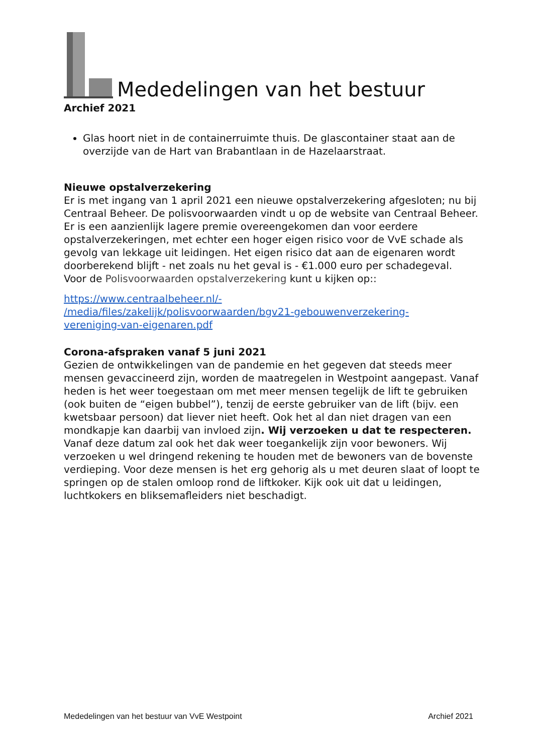Mededelingen van het bestuur
Archief 2021
Glas hoort niet in de containerruimte thuis. De glascontainer staat aan de overzijde van de Hart van Brabantlaan in de Hazelaarstraat.
Nieuwe opstalverzekering
Er is met ingang van 1 april 2021 een nieuwe opstalverzekering afgesloten; nu bij Centraal Beheer. De polisvoorwaarden vindt u op de website van Centraal Beheer. Er is een aanzienlijk lagere premie overeengekomen dan voor eerdere opstalverzekeringen, met echter een hoger eigen risico voor de VvE schade als gevolg van lekkage uit leidingen. Het eigen risico dat aan de eigenaren wordt doorberekend blijft - net zoals nu het geval is - €1.000 euro per schadegeval.
Voor de Polisvoorwaarden opstalverzekering kunt u kijken op::
https://www.centraalbeheer.nl/-
/media/files/zakelijk/polisvoorwaarden/bgv21-gebouwenverzekering-
vereniging-van-eigenaren.pdf
Corona-afspraken vanaf 5 juni 2021
Gezien de ontwikkelingen van de pandemie en het gegeven dat steeds meer mensen gevaccineerd zijn, worden de maatregelen in Westpoint aangepast. Vanaf heden is het weer toegestaan om met meer mensen tegelijk de lift te gebruiken (ook buiten de “eigen bubbel”), tenzij de eerste gebruiker van de lift (bijv. een kwetsbaar persoon) dat liever niet heeft. Ook het al dan niet dragen van een mondkapje kan daarbij van invloed zijn. Wij verzoeken u dat te respecteren.
Vanaf deze datum zal ook het dak weer toegankelijk zijn voor bewoners. Wij verzoeken u wel dringend rekening te houden met de bewoners van de bovenste verdieping. Voor deze mensen is het erg gehorig als u met deuren slaat of loopt te springen op de stalen omloop rond de liftkoker. Kijk ook uit dat u leidingen, luchtkokers en bliksemafleiders niet beschadigt.
Mededelingen van het bestuur van VvE Westpoint Archief 2021